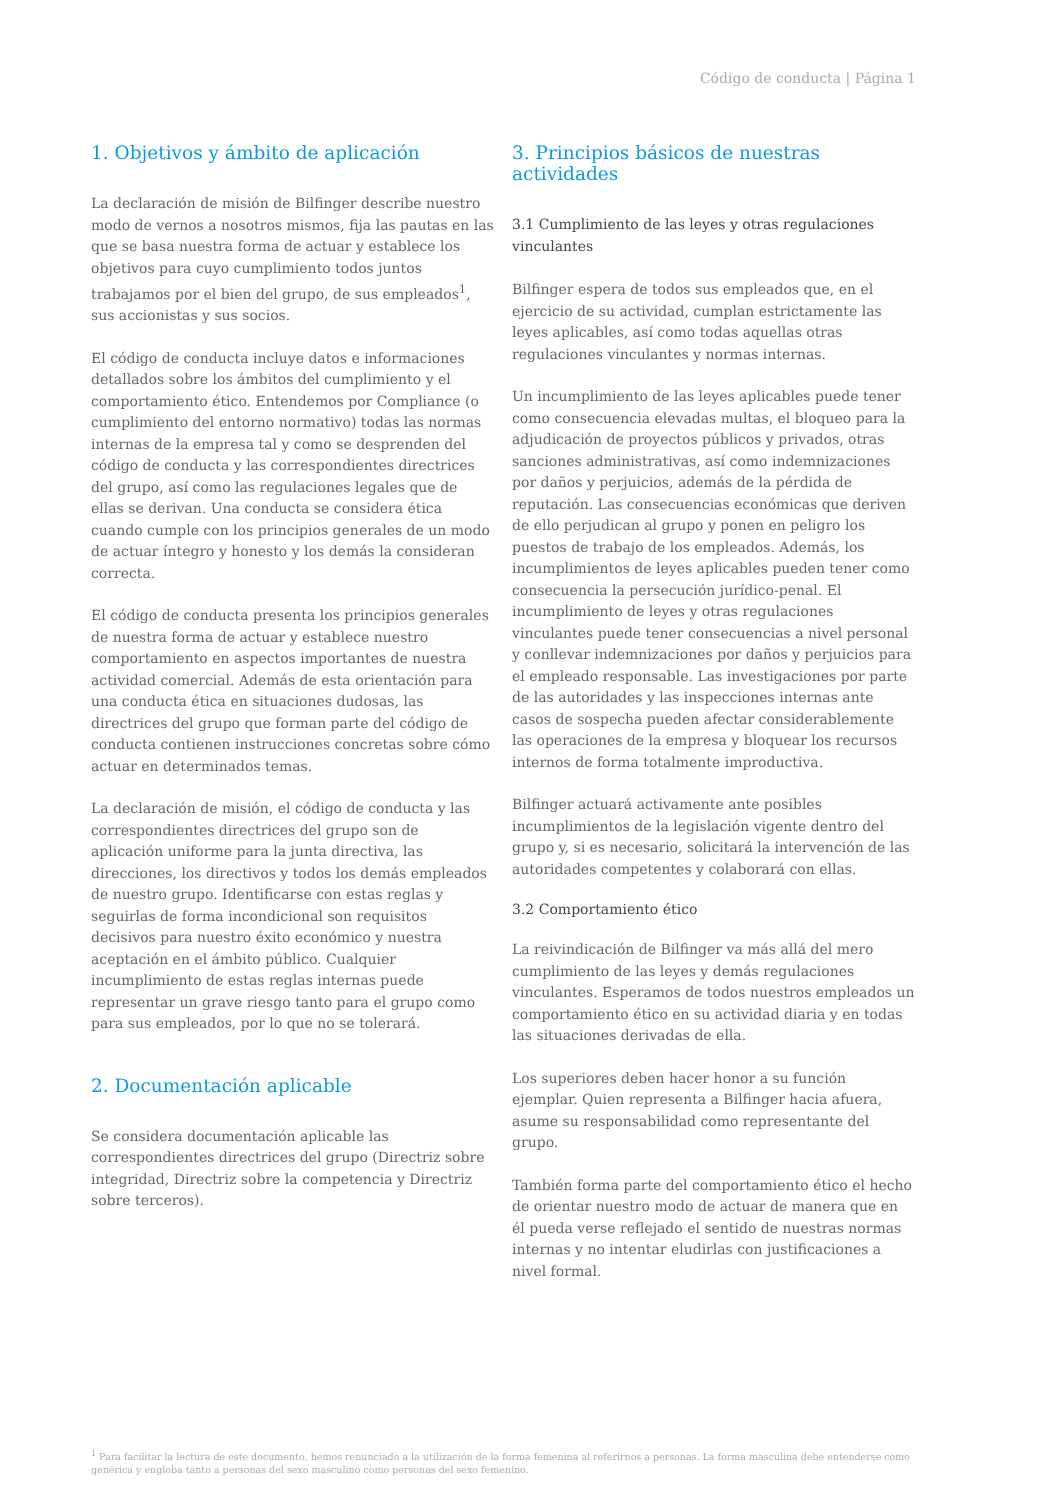Código de conducta | Página 1
1. Objetivos y ámbito de aplicación
La declaración de misión de Bilfinger describe nuestro modo de vernos a nosotros mismos, fija las pautas en las que se basa nuestra forma de actuar y establece los objetivos para cuyo cumplimiento todos juntos trabajamos por el bien del grupo, de sus empleados<sup>1</sup>, sus accionistas y sus socios.
El código de conducta incluye datos e informaciones detallados sobre los ámbitos del cumplimiento y el comportamiento ético. Entendemos por Compliance (o cumplimiento del entorno normativo) todas las normas internas de la empresa tal y como se desprenden del código de conducta y las correspondientes directrices del grupo, así como las regulaciones legales que de ellas se derivan. Una conducta se considera ética cuando cumple con los principios generales de un modo de actuar íntegro y honesto y los demás la consideran correcta.
El código de conducta presenta los principios generales de nuestra forma de actuar y establece nuestro comportamiento en aspectos importantes de nuestra actividad comercial. Además de esta orientación para una conducta ética en situaciones dudosas, las directrices del grupo que forman parte del código de conducta contienen instrucciones concretas sobre cómo actuar en determinados temas.
La declaración de misión, el código de conducta y las correspondientes directrices del grupo son de aplicación uniforme para la junta directiva, las direcciones, los directivos y todos los demás empleados de nuestro grupo. Identificarse con estas reglas y seguirlas de forma incondicional son requisitos decisivos para nuestro éxito económico y nuestra aceptación en el ámbito público. Cualquier incumplimiento de estas reglas internas puede representar un grave riesgo tanto para el grupo como para sus empleados, por lo que no se tolerará.
2. Documentación aplicable
Se considera documentación aplicable las correspondientes directrices del grupo (Directriz sobre integridad, Directriz sobre la competencia y Directriz sobre terceros).
3. Principios básicos de nuestras actividades
3.1 Cumplimiento de las leyes y otras regulaciones vinculantes
Bilfinger espera de todos sus empleados que, en el ejercicio de su actividad, cumplan estrictamente las leyes aplicables, así como todas aquellas otras regulaciones vinculantes y normas internas.
Un incumplimiento de las leyes aplicables puede tener como consecuencia elevadas multas, el bloqueo para la adjudicación de proyectos públicos y privados, otras sanciones administrativas, así como indemnizaciones por daños y perjuicios, además de la pérdida de reputación. Las consecuencias económicas que deriven de ello perjudican al grupo y ponen en peligro los puestos de trabajo de los empleados. Además, los incumplimientos de leyes aplicables pueden tener como consecuencia la persecución jurídico-penal. El incumplimiento de leyes y otras regulaciones vinculantes puede tener consecuencias a nivel personal y conllevar indemnizaciones por daños y perjuicios para el empleado responsable. Las investigaciones por parte de las autoridades y las inspecciones internas ante casos de sospecha pueden afectar considerablemente las operaciones de la empresa y bloquear los recursos internos de forma totalmente improductiva.
Bilfinger actuará activamente ante posibles incumplimientos de la legislación vigente dentro del grupo y, si es necesario, solicitará la intervención de las autoridades competentes y colaborará con ellas.
3.2 Comportamiento ético
La reivindicación de Bilfinger va más allá del mero cumplimiento de las leyes y demás regulaciones vinculantes. Esperamos de todos nuestros empleados un comportamiento ético en su actividad diaria y en todas las situaciones derivadas de ella.
Los superiores deben hacer honor a su función ejemplar. Quien representa a Bilfinger hacia afuera, asume su responsabilidad como representante del grupo.
También forma parte del comportamiento ético el hecho de orientar nuestro modo de actuar de manera que en él pueda verse reflejado el sentido de nuestras normas internas y no intentar eludirlas con justificaciones a nivel formal.
<sup>1</sup> Para facilitar la lectura de este documento, hemos renunciado a la utilización de la forma femenina al referirnos a personas. La forma masculina debe entenderse como genérica y engloba tanto a personas del sexo masculino como personas del sexo femenino.